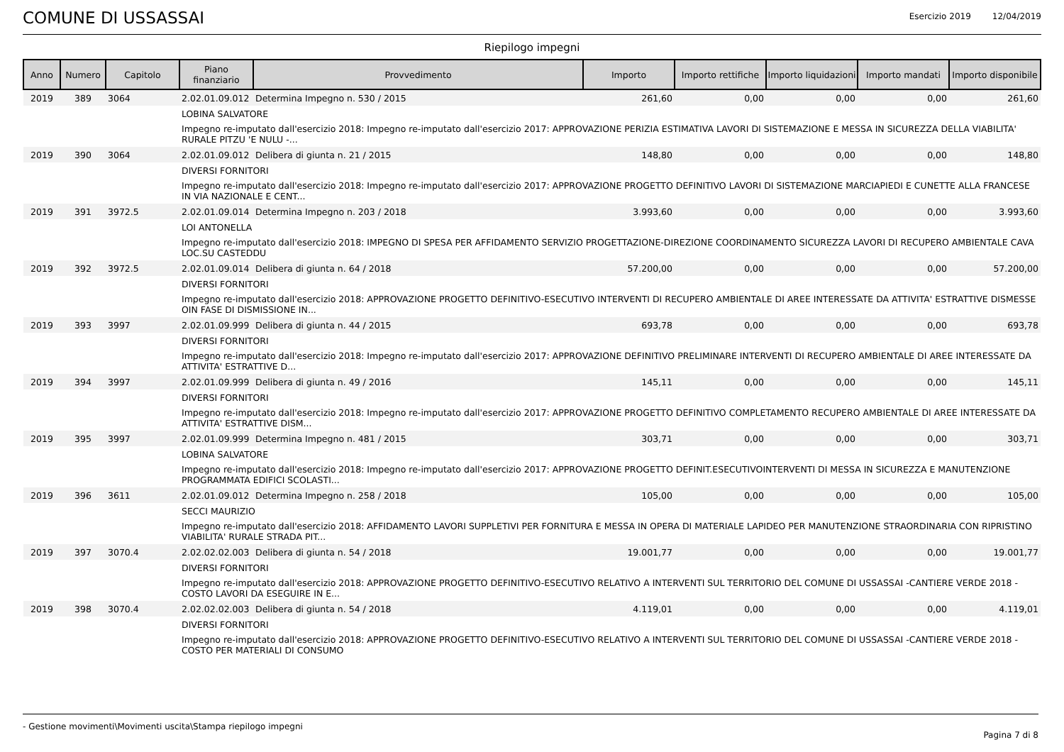COMUNE DI USSASSAI
Esercizio 2019 12/04/2019
Riepilogo impegni
| Anno | Numero | Capitolo | Piano finanziario | Provvedimento | Importo | Importo rettifiche | Importo liquidazioni | Importo mandati | Importo disponibile |
| --- | --- | --- | --- | --- | --- | --- | --- | --- | --- |
| 2019 | 389 | 3064 | 2.02.01.09.012 | Determina Impegno n. 530 / 2015 | 261,60 | 0,00 | 0,00 | 0,00 | 261,60 |
| | | | LOBINA SALVATORE | | | | | | |
| | | | Impegno re-imputato dall'esercizio 2018: Impegno re-imputato dall'esercizio 2017: APPROVAZIONE PERIZIA ESTIMATIVA LAVORI DI SISTEMAZIONE E MESSA IN SICUREZZA DELLA VIABILITA' RURALE PITZU 'E NULU -... | | | | | | |
| 2019 | 390 | 3064 | 2.02.01.09.012 | Delibera di giunta n. 21 / 2015 | 148,80 | 0,00 | 0,00 | 0,00 | 148,80 |
| | | | DIVERSI FORNITORI | | | | | | |
| | | | Impegno re-imputato dall'esercizio 2018: Impegno re-imputato dall'esercizio 2017: APPROVAZIONE PROGETTO DEFINITIVO LAVORI DI SISTEMAZIONE MARCIAPIEDI E CUNETTE ALLA FRANCESE IN VIA NAZIONALE E CENT... | | | | | | |
| 2019 | 391 | 3972.5 | 2.02.01.09.014 | Determina Impegno n. 203 / 2018 | 3.993,60 | 0,00 | 0,00 | 0,00 | 3.993,60 |
| | | | LOI ANTONELLA | | | | | | |
| | | | Impegno re-imputato dall'esercizio 2018: IMPEGNO DI SPESA PER AFFIDAMENTO SERVIZIO PROGETTAZIONE-DIREZIONE COORDINAMENTO SICUREZZA LAVORI DI RECUPERO AMBIENTALE CAVA LOC.SU CASTEDDU | | | | | | |
| 2019 | 392 | 3972.5 | 2.02.01.09.014 | Delibera di giunta n. 64 / 2018 | 57.200,00 | 0,00 | 0,00 | 0,00 | 57.200,00 |
| | | | DIVERSI FORNITORI | | | | | | |
| | | | Impegno re-imputato dall'esercizio 2018: APPROVAZIONE PROGETTO DEFINITIVO-ESECUTIVO INTERVENTI DI RECUPERO AMBIENTALE DI AREE INTERESSATE DA ATTIVITA' ESTRATTIVE DISMESSE OIN FASE DI DISMISSIONE IN... | | | | | | |
| 2019 | 393 | 3997 | 2.02.01.09.999 | Delibera di giunta n. 44 / 2015 | 693,78 | 0,00 | 0,00 | 0,00 | 693,78 |
| | | | DIVERSI FORNITORI | | | | | | |
| | | | Impegno re-imputato dall'esercizio 2018: Impegno re-imputato dall'esercizio 2017: APPROVAZIONE DEFINITIVO PRELIMINARE INTERVENTI DI RECUPERO AMBIENTALE DI AREE INTERESSATE DA ATTIVITA' ESTRATTIVE D... | | | | | | |
| 2019 | 394 | 3997 | 2.02.01.09.999 | Delibera di giunta n. 49 / 2016 | 145,11 | 0,00 | 0,00 | 0,00 | 145,11 |
| | | | DIVERSI FORNITORI | | | | | | |
| | | | Impegno re-imputato dall'esercizio 2018: Impegno re-imputato dall'esercizio 2017: APPROVAZIONE PROGETTO DEFINITIVO COMPLETAMENTO RECUPERO AMBIENTALE DI AREE INTERESSATE DA ATTIVITA' ESTRATTIVE DISM... | | | | | | |
| 2019 | 395 | 3997 | 2.02.01.09.999 | Determina Impegno n. 481 / 2015 | 303,71 | 0,00 | 0,00 | 0,00 | 303,71 |
| | | | LOBINA SALVATORE | | | | | | |
| | | | Impegno re-imputato dall'esercizio 2018: Impegno re-imputato dall'esercizio 2017: APPROVAZIONE PROGETTO DEFINIT.ESECUTIVOINTERVENTI DI MESSA IN SICUREZZA E MANUTENZIONE PROGRAMMATA EDIFICI SCOLASTI... | | | | | | |
| 2019 | 396 | 3611 | 2.02.01.09.012 | Determina Impegno n. 258 / 2018 | 105,00 | 0,00 | 0,00 | 0,00 | 105,00 |
| | | | SECCI MAURIZIO | | | | | | |
| | | | Impegno re-imputato dall'esercizio 2018: AFFIDAMENTO LAVORI SUPPLETIVI PER FORNITURA E MESSA IN OPERA DI MATERIALE LAPIDEO PER MANUTENZIONE STRAORDINARIA CON RIPRISTINO VIABILITA' RURALE STRADA PIT... | | | | | | |
| 2019 | 397 | 3070.4 | 2.02.02.02.003 | Delibera di giunta n. 54 / 2018 | 19.001,77 | 0,00 | 0,00 | 0,00 | 19.001,77 |
| | | | DIVERSI FORNITORI | | | | | | |
| | | | Impegno re-imputato dall'esercizio 2018: APPROVAZIONE PROGETTO DEFINITIVO-ESECUTIVO RELATIVO A INTERVENTI SUL TERRITORIO DEL COMUNE DI USSASSAI -CANTIERE VERDE 2018 - COSTO LAVORI DA ESEGUIRE IN E... | | | | | | |
| 2019 | 398 | 3070.4 | 2.02.02.02.003 | Delibera di giunta n. 54 / 2018 | 4.119,01 | 0,00 | 0,00 | 0,00 | 4.119,01 |
| | | | DIVERSI FORNITORI | | | | | | |
| | | | Impegno re-imputato dall'esercizio 2018: APPROVAZIONE PROGETTO DEFINITIVO-ESECUTIVO RELATIVO A INTERVENTI SUL TERRITORIO DEL COMUNE DI USSASSAI -CANTIERE VERDE 2018 - COSTO PER MATERIALI DI CONSUMO | | | | | | |
- Gestione movimenti\Movimenti uscita\Stampa riepilogo impegni Pagina 7 di 8